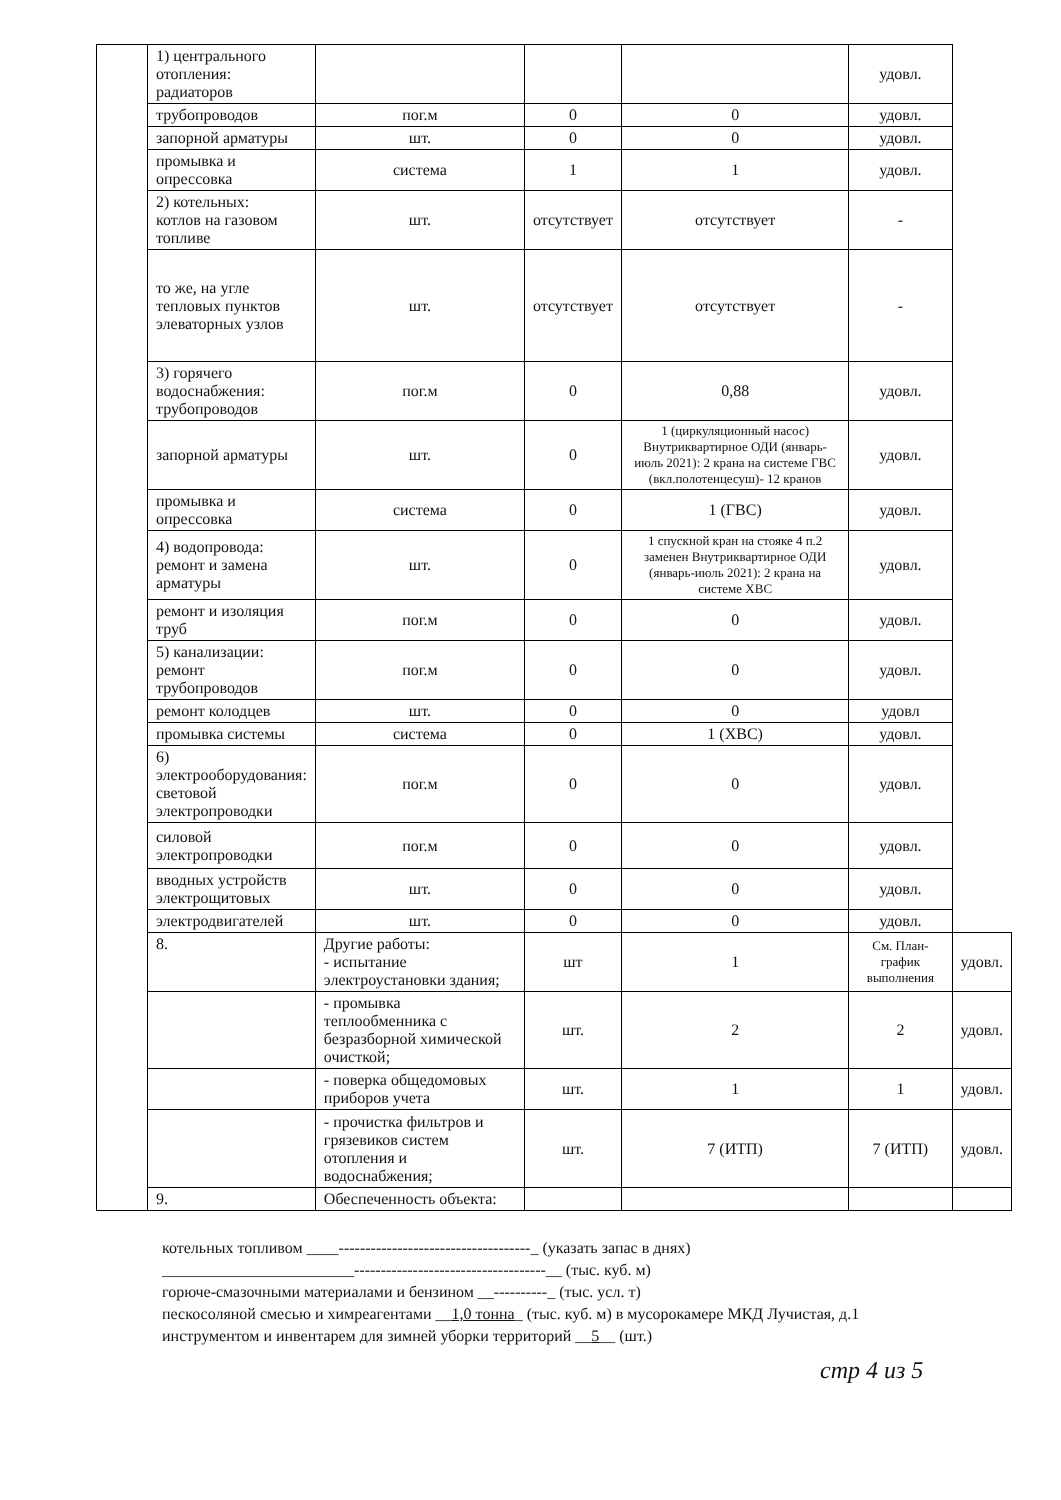| | 1) центрального отопления: радиаторов | | | | удовл. | |
| | трубопроводов | пог.м | 0 | 0 | удовл. | |
| | запорной арматуры | шт. | 0 | 0 | удовл. | |
| | промывка и опрессовка | система | 1 | 1 | удовл. | |
| | 2) котельных: котлов на газовом топливе | шт. | отсутствует | отсутствует | - | |
| | то же, на угле тепловых пунктов элеваторных узлов | шт. | отсутствует | отсутствует | - | |
| | 3) горячего водоснабжения: трубопроводов | пог.м | 0 | 0,88 | удовл. | |
| | запорной арматуры | шт. | 0 | 1 (циркуляционный насос) Внутриквартирное ОДИ (январь-июль 2021): 2 крана на системе ГВС (вкл.полотенцесуш)- 12 кранов | удовл. | |
| | промывка и опрессовка | система | 0 | 1 (ГВС) | удовл. | |
| | 4) водопровода: ремонт и замена арматуры | шт. | 0 | 1 спускной кран на стояке 4 п.2 заменен Внутриквартирное ОДИ (январь-июль 2021): 2 крана на системе ХВС | удовл. | |
| | ремонт и изоляция труб | пог.м | 0 | 0 | удовл. | |
| | 5) канализации: ремонт трубопроводов | пог.м | 0 | 0 | удовл. | |
| | ремонт колодцев | шт. | 0 | 0 | удовл | |
| | промывка системы | система | 0 | 1 (ХВС) | удовл. | |
| | 6) электрооборудования: световой электропроводки | пог.м | 0 | 0 | удовл. | |
| | силовой электропроводки | пог.м | 0 | 0 | удовл. | |
| | вводных устройств электрощитовых | шт. | 0 | 0 | удовл. | |
| | электродвигателей | шт. | 0 | 0 | удовл. | |
| | 8. | Другие работы: - испытание электроустановки здания; | шт | 1 | См. План-график выполнения | удовл. |
| | | - промывка теплообменника с безразборной химической очисткой; | шт. | 2 | 2 | удовл. |
| | | - поверка общедомовых приборов учета | шт. | 1 | 1 | удовл. |
| | | - прочистка фильтров и грязевиков систем отопления и водоснабжения; | шт. | 7 (ИТП) | 7 (ИТП) | удовл. |
| | 9. | Обеспеченность объекта: | | | | |
котельных топливом ____------------------------------------_ (указать запас в днях)
________________________------------------------------------__ (тыс. куб. м)
горюче-смазочными материалами и бензином __----------_ (тыс. усл. т)
пескосоляной смесью и химреагентами __1,0 тонна_ (тыс. куб. м) в мусорокамере МКД Лучистая, д.1
инструментом и инвентарем для зимней уборки территорий __5__ (шт.)
стр 4 из 5